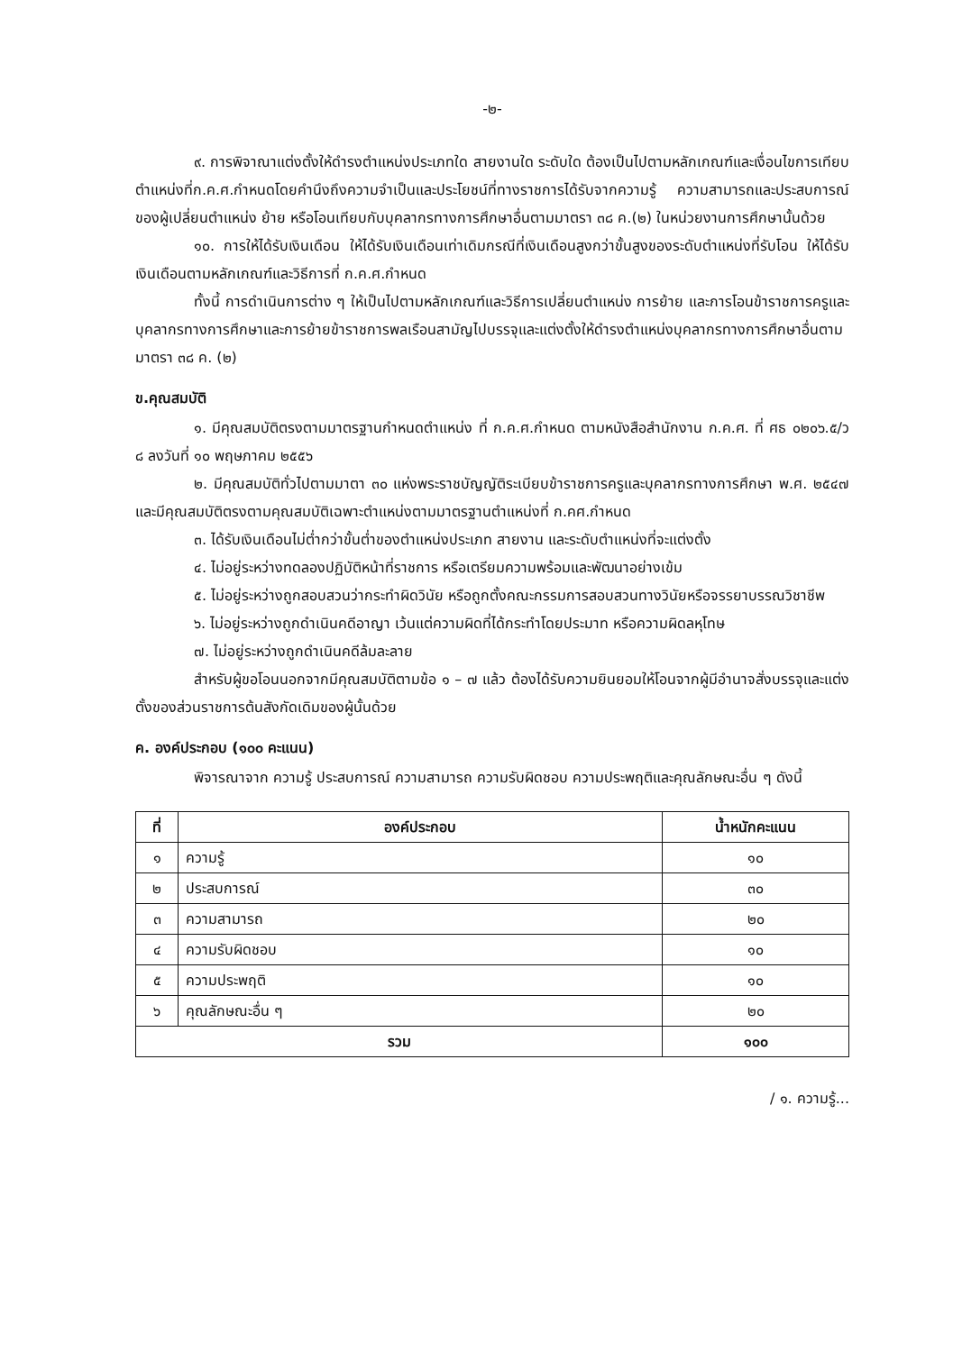-๒-
๙. การพิจาณาแต่งตั้งให้ดำรงตำแหน่งประเภทใด สายงานใด ระดับใด ต้องเป็นไปตามหลักเกณฑ์และเงื่อนไขการเทียบตำแหน่งที่ก.ค.ศ.กำหนดโดยคำนึงถึงความจำเป็นและประโยชน์ที่ทางราชการได้รับจากความรู้ ความสามารถและประสบการณ์ ของผู้เปลี่ยนตำแหน่ง ย้าย หรือโอนเทียบกับบุคลากรทางการศึกษาอื่นตามมาตรา ๓๘ ค.(๒) ในหน่วยงานการศึกษานั้นด้วย
๑๐. การให้ได้รับเงินเดือน ให้ได้รับเงินเดือนเท่าเดิมกรณีที่เงินเดือนสูงกว่าขั้นสูงของระดับตำแหน่งที่รับโอน ให้ได้รับเงินเดือนตามหลักเกณฑ์และวิธีการที่ ก.ค.ศ.กำหนด
ทั้งนี้ การดำเนินการต่าง ๆ ให้เป็นไปตามหลักเกณฑ์และวิธีการเปลี่ยนตำแหน่ง การย้าย และการโอนข้าราชการครูและบุคลากรทางการศึกษาและการย้ายข้าราชการพลเรือนสามัญไปบรรจุและแต่งตั้งให้ดำรงตำแหน่งบุคลากรทางการศึกษาอื่นตามมาตรา ๓๘ ค. (๒)
ข.คุณสมบัติ
๑. มีคุณสมบัติตรงตามมาตรฐานกำหนดตำแหน่ง ที่ ก.ค.ศ.กำหนด ตามหนังสือสำนักงาน ก.ค.ศ. ที่ ศธ ๐๒๐๖.๕/ว ๘ ลงวันที่ ๑๐ พฤษภาคม ๒๕๕๖
๒. มีคุณสมบัติทั่วไปตามมาตา ๓๐ แห่งพระราชบัญญัติระเบียบข้าราชการครูและบุคลากรทางการศึกษา พ.ศ. ๒๕๔๗ และมีคุณสมบัติตรงตามคุณสมบัติเฉพาะตำแหน่งตามมาตรฐานตำแหน่งที่ ก.คศ.กำหนด
๓. ได้รับเงินเดือนไม่ต่ำกว่าขั้นต่ำของตำแหน่งประเภท สายงาน และระดับตำแหน่งที่จะแต่งตั้ง
๔. ไม่อยู่ระหว่างทดลองปฏิบัติหน้าที่ราชการ หรือเตรียมความพร้อมและพัฒนาอย่างเข้ม
๕. ไม่อยู่ระหว่างถูกสอบสวนว่ากระทำผิดวินัย หรือถูกตั้งคณะกรรมการสอบสวนทางวินัยหรือจรรยาบรรณวิชาชีพ
๖. ไม่อยู่ระหว่างถูกดำเนินคดีอาญา เว้นแต่ความผิดที่ได้กระทำโดยประมาท หรือความผิดลหุโทษ
๗. ไม่อยู่ระหว่างถูกดำเนินคดีล้มละลาย
สำหรับผู้ขอโอนนอกจากมีคุณสมบัติตามข้อ ๑ – ๗ แล้ว ต้องได้รับความยินยอมให้โอนจากผู้มีอำนาจสั่งบรรจุและแต่งตั้งของส่วนราชการต้นสังกัดเดิมของผู้นั้นด้วย
ค. องค์ประกอบ (๑๐๐ คะแนน)
พิจารณาจาก ความรู้ ประสบการณ์ ความสามารถ ความรับผิดชอบ ความประพฤติและคุณลักษณะอื่น ๆ ดังนี้
| ที่ | องค์ประกอบ | น้ำหนักคะแนน |
| --- | --- | --- |
| ๑ | ความรู้ | ๑๐ |
| ๒ | ประสบการณ์ | ๓๐ |
| ๓ | ความสามารถ | ๒๐ |
| ๔ | ความรับผิดชอบ | ๑๐ |
| ๕ | ความประพฤติ | ๑๐ |
| ๖ | คุณลักษณะอื่น ๆ | ๒๐ |
| รวม | | ๑๐๐ |
/ ๑. ความรู้...